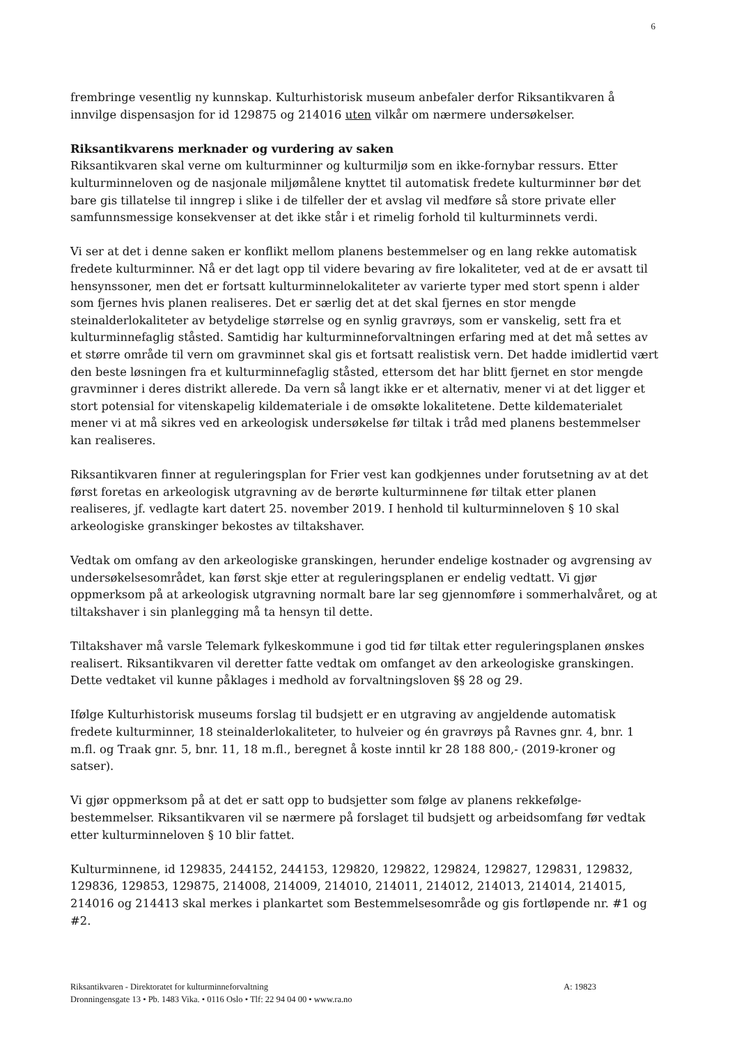6
frembringe vesentlig ny kunnskap. Kulturhistorisk museum anbefaler derfor Riksantikvaren å innvilge dispensasjon for id 129875 og 214016 uten vilkår om nærmere undersøkelser.
Riksantikvarens merknader og vurdering av saken
Riksantikvaren skal verne om kulturminner og kulturmiljø som en ikke-fornybar ressurs. Etter kulturminneloven og de nasjonale miljømålene knyttet til automatisk fredete kulturminner bør det bare gis tillatelse til inngrep i slike i de tilfeller der et avslag vil medføre så store private eller samfunnsmessige konsekvenser at det ikke står i et rimelig forhold til kulturminnets verdi.
Vi ser at det i denne saken er konflikt mellom planens bestemmelser og en lang rekke automatisk fredete kulturminner. Nå er det lagt opp til videre bevaring av fire lokaliteter, ved at de er avsatt til hensynssoner, men det er fortsatt kulturminnelokaliteter av varierte typer med stort spenn i alder som fjernes hvis planen realiseres. Det er særlig det at det skal fjernes en stor mengde steinalderlokaliteter av betydelige størrelse og en synlig gravrøys, som er vanskelig, sett fra et kulturminnefaglig ståsted. Samtidig har kulturminneforvaltningen erfaring med at det må settes av et større område til vern om gravminnet skal gis et fortsatt realistisk vern. Det hadde imidlertid vært den beste løsningen fra et kulturminnefaglig ståsted, ettersom det har blitt fjernet en stor mengde gravminner i deres distrikt allerede. Da vern så langt ikke er et alternativ, mener vi at det ligger et stort potensial for vitenskapelig kildemateriale i de omsøkte lokalitetene. Dette kildematerialet mener vi at må sikres ved en arkeologisk undersøkelse før tiltak i tråd med planens bestemmelser kan realiseres.
Riksantikvaren finner at reguleringsplan for Frier vest kan godkjennes under forutsetning av at det først foretas en arkeologisk utgravning av de berørte kulturminnene før tiltak etter planen realiseres, jf. vedlagte kart datert 25. november 2019. I henhold til kulturminneloven § 10 skal arkeologiske granskinger bekostes av tiltakshaver.
Vedtak om omfang av den arkeologiske granskingen, herunder endelige kostnader og avgrensing av undersøkelsesområdet, kan først skje etter at reguleringsplanen er endelig vedtatt. Vi gjør oppmerksom på at arkeologisk utgravning normalt bare lar seg gjennomføre i sommerhalvåret, og at tiltakshaver i sin planlegging må ta hensyn til dette.
Tiltakshaver må varsle Telemark fylkeskommune i god tid før tiltak etter reguleringsplanen ønskes realisert. Riksantikvaren vil deretter fatte vedtak om omfanget av den arkeologiske granskingen. Dette vedtaket vil kunne påklages i medhold av forvaltningsloven §§ 28 og 29.
Ifølge Kulturhistorisk museums forslag til budsjett er en utgraving av angjeldende automatisk fredete kulturminner, 18 steinalderlokaliteter, to hulveier og én gravrøys på Ravnes gnr. 4, bnr. 1 m.fl. og Traak gnr. 5, bnr. 11, 18 m.fl., beregnet å koste inntil kr 28 188 800,- (2019-kroner og satser).
Vi gjør oppmerksom på at det er satt opp to budsjetter som følge av planens rekkefølge-bestemmelser. Riksantikvaren vil se nærmere på forslaget til budsjett og arbeidsomfang før vedtak etter kulturminneloven § 10 blir fattet.
Kulturminnene, id 129835, 244152, 244153, 129820, 129822, 129824, 129827, 129831, 129832, 129836, 129853, 129875, 214008, 214009, 214010, 214011, 214012, 214013, 214014, 214015, 214016 og 214413 skal merkes i plankartet som Bestemmelsesområde og gis fortløpende nr. #1 og #2.
A: 19823 Riksantikvaren - Direktoratet for kulturminneforvaltning
Dronningensgate 13 • Pb. 1483 Vika. • 0116 Oslo • Tlf: 22 94 04 00 • www.ra.no